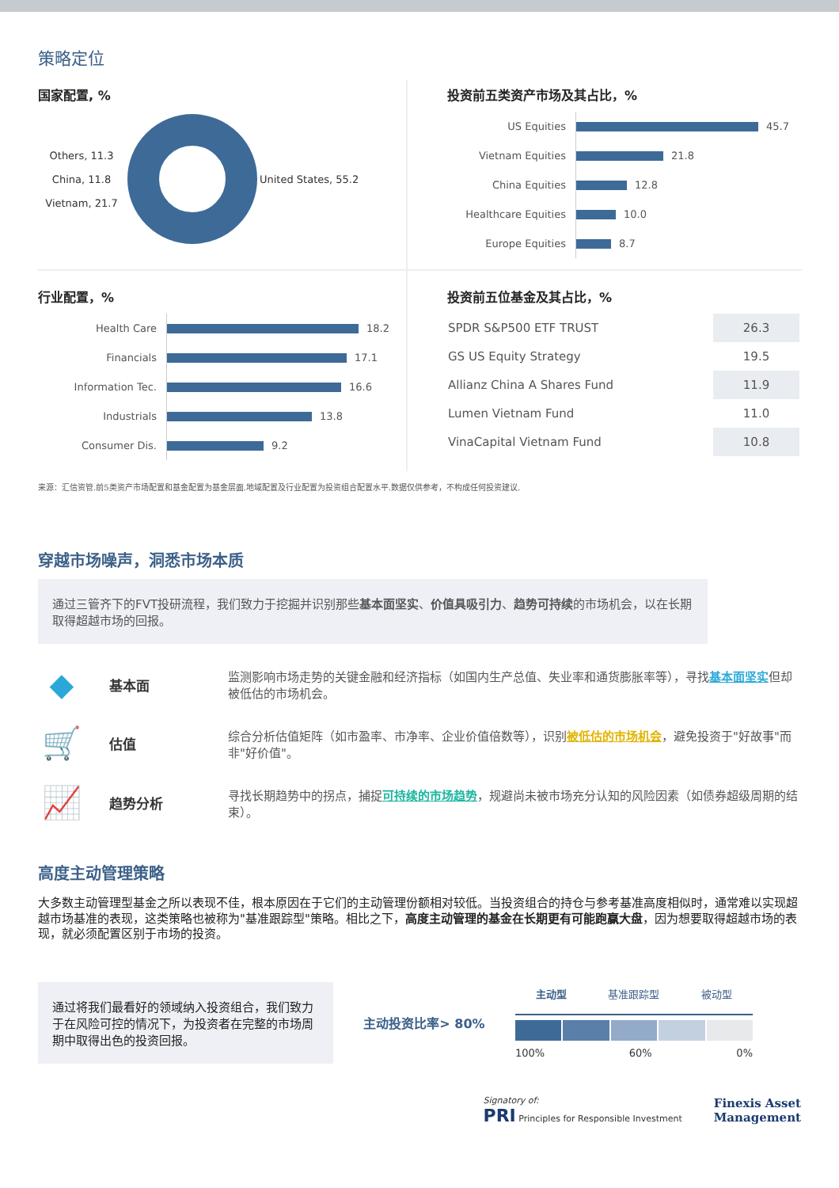策略定位
国家配置, %
Others, 11.3
China, 11.8
Vietnam, 21.7
United States, 55.2
投资前五类资产市场及其占比，%
US Equities 45.7
Vietnam Equities 21.8
China Equities 12.8
Healthcare Equities 10.0
Europe Equities 8.7
行业配置，%
Health Care 18.2
Financials 17.1
Information Tec. 16.6
Industrials 13.8
Consumer Dis. 9.2
投资前五位基金及其占比，%
| SPDR S&P500 ETF TRUST | 26.3 |
| GS US Equity Strategy | 19.5 |
| Allianz China A Shares Fund | 11.9 |
| Lumen Vietnam Fund | 11.0 |
| VinaCapital Vietnam Fund | 10.8 |
来源：汇信资管.前5类资产市场配置和基金配置为基金层面.地域配置及行业配置为投资组合配置水平.数据仅供参考，不构成任何投资建议.
穿越市场噪声，洞悉市场本质
通过三管齐下的FVT投研流程，我们致力于挖掘并识别那些基本面坚实、价值具吸引力、趋势可持续的市场机会，以在长期取得超越市场的回报。
◆
基本面
监测影响市场走势的关键金融和经济指标（如国内生产总值、失业率和通货膨胀率等），寻找基本面坚实但却被低估的市场机会。
🛒
估值
综合分析估值矩阵（如市盈率、市净率、企业价值倍数等），识别被低估的市场机会，避免投资于"好故事"而非"好价值"。
📈
趋势分析
寻找长期趋势中的拐点，捕捉可持续的市场趋势，规避尚未被市场充分认知的风险因素（如债券超级周期的结束）。
高度主动管理策略
大多数主动管理型基金之所以表现不佳，根本原因在于它们的主动管理份额相对较低。当投资组合的持仓与参考基准高度相似时，通常难以实现超越市场基准的表现，这类策略也被称为"基准跟踪型"策略。相比之下，高度主动管理的基金在长期更有可能跑赢大盘，因为想要取得超越市场的表现，就必须配置区别于市场的投资。
通过将我们最看好的领域纳入投资组合，我们致力于在风险可控的情况下，为投资者在完整的市场周期中取得出色的投资回报。
主动投资比率> 80%
主动型 基准跟踪型 被动型
100% 60% 0%
Signatory of:
PRI Principles for Responsible Investment
Finexis Asset
Management